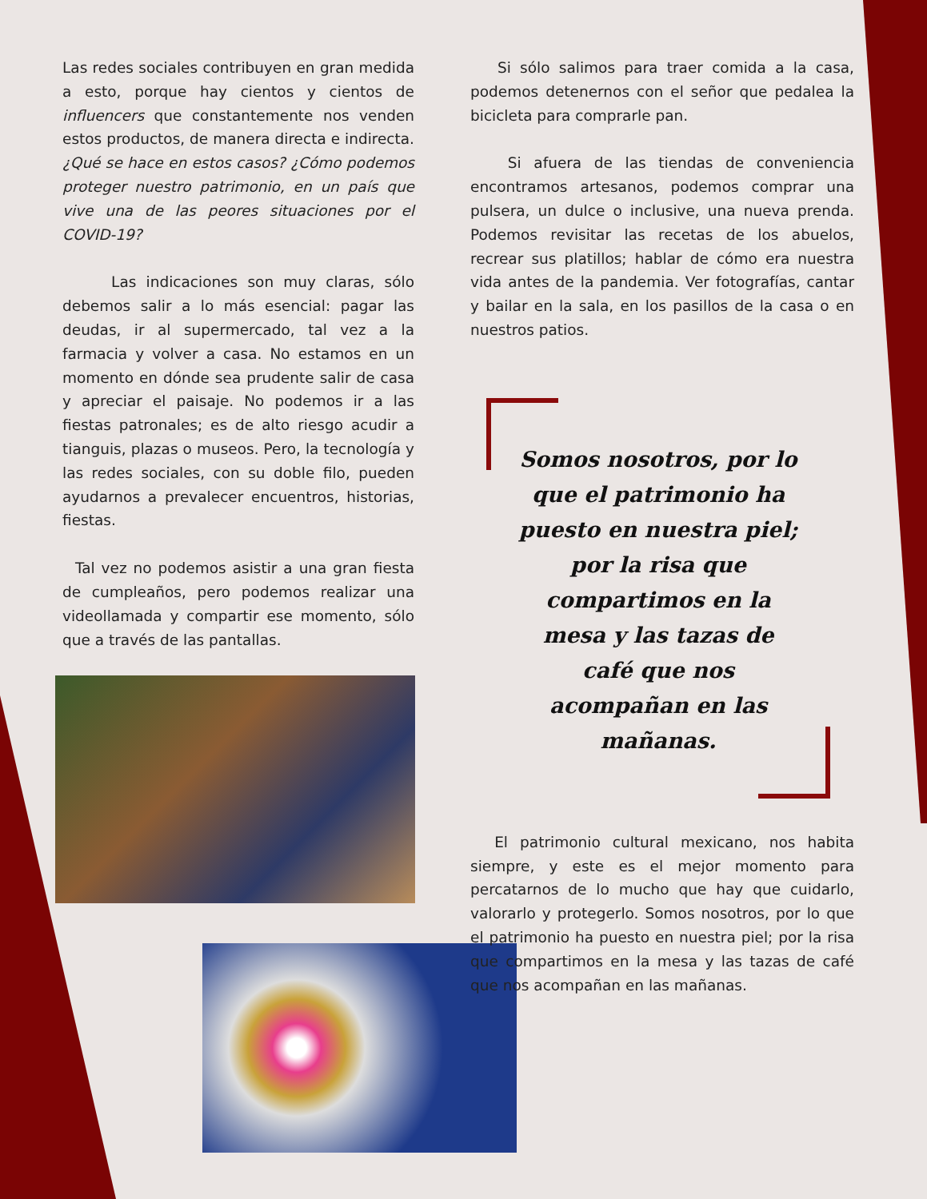Las redes sociales contribuyen en gran medida a esto, porque hay cientos y cientos de influencers que constantemente nos venden estos productos, de manera directa e indirecta. ¿Qué se hace en estos casos? ¿Cómo podemos proteger nuestro patrimonio, en un país que vive una de las peores situaciones por el COVID-19?
Las indicaciones son muy claras, sólo debemos salir a lo más esencial: pagar las deudas, ir al supermercado, tal vez a la farmacia y volver a casa. No estamos en un momento en dónde sea prudente salir de casa y apreciar el paisaje. No podemos ir a las fiestas patronales; es de alto riesgo acudir a tianguis, plazas o museos. Pero, la tecnología y las redes sociales, con su doble filo, pueden ayudarnos a prevalecer encuentros, historias, fiestas.
Tal vez no podemos asistir a una gran fiesta de cumpleaños, pero podemos realizar una videollamada y compartir ese momento, sólo que a través de las pantallas.
Si sólo salimos para traer comida a la casa, podemos detenernos con el señor que pedalea la bicicleta para comprarle pan.
Si afuera de las tiendas de conveniencia encontramos artesanos, podemos comprar una pulsera, un dulce o inclusive, una nueva prenda. Podemos revisitar las recetas de los abuelos, recrear sus platillos; hablar de cómo era nuestra vida antes de la pandemia. Ver fotografías, cantar y bailar en la sala, en los pasillos de la casa o en nuestros patios.
Somos nosotros, por lo que el patrimonio ha puesto en nuestra piel; por la risa que compartimos en la mesa y las tazas de café que nos acompañan en las mañanas.
El patrimonio cultural mexicano, nos habita siempre, y este es el mejor momento para percatarnos de lo mucho que hay que cuidarlo, valorarlo y protegerlo. Somos nosotros, por lo que el patrimonio ha puesto en nuestra piel; por la risa que compartimos en la mesa y las tazas de café que nos acompañan en las mañanas.